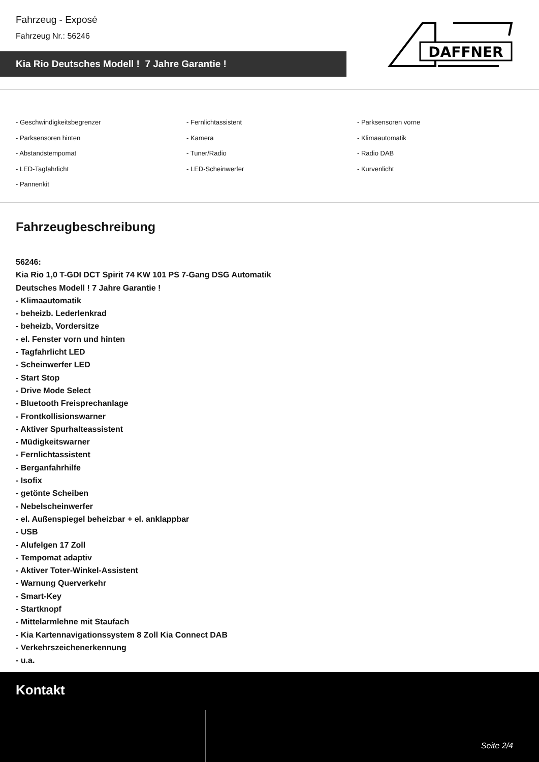Fahrzeug - Exposé
Fahrzeug Nr.: 56246
Kia Rio Deutsches Modell ! 7 Jahre Garantie !
DAFFNER
- Geschwindigkeitsbegrenzer
- Fernlichtassistent
- Parksensoren vorne
- Parksensoren hinten
- Kamera
- Klimaautomatik
- Abstandstempomat
- Tuner/Radio
- Radio DAB
- LED-Tagfahrlicht
- LED-Scheinwerfer
- Kurvenlicht
- Pannenkit
Fahrzeugbeschreibung
56246:
Kia Rio 1,0 T-GDI DCT Spirit 74 KW 101 PS 7-Gang DSG Automatik
Deutsches Modell ! 7 Jahre Garantie !
- Klimaautomatik
- beheizb. Lederlenkrad
- beheizb, Vordersitze
- el. Fenster vorn und hinten
- Tagfahrlicht LED
- Scheinwerfer LED
- Start Stop
- Drive Mode Select
- Bluetooth Freisprechanlage
- Frontkollisionswarner
- Aktiver Spurhalteassistent
- Müdigkeitswarner
- Fernlichtassistent
- Berganfahrhilfe
- Isofix
- getönte Scheiben
- Nebelscheinwerfer
- el. Außenspiegel beheizbar + el. anklappbar
- USB
- Alufelgen 17 Zoll
- Tempomat adaptiv
- Aktiver Toter-Winkel-Assistent
- Warnung Querverkehr
- Smart-Key
- Startknopf
- Mittelarmlehne mit Staufach
- Kia Kartennavigationssystem 8 Zoll Kia Connect DAB
- Verkehrszeichenerkennung
- u.a.
Kontakt
Seite 2/4